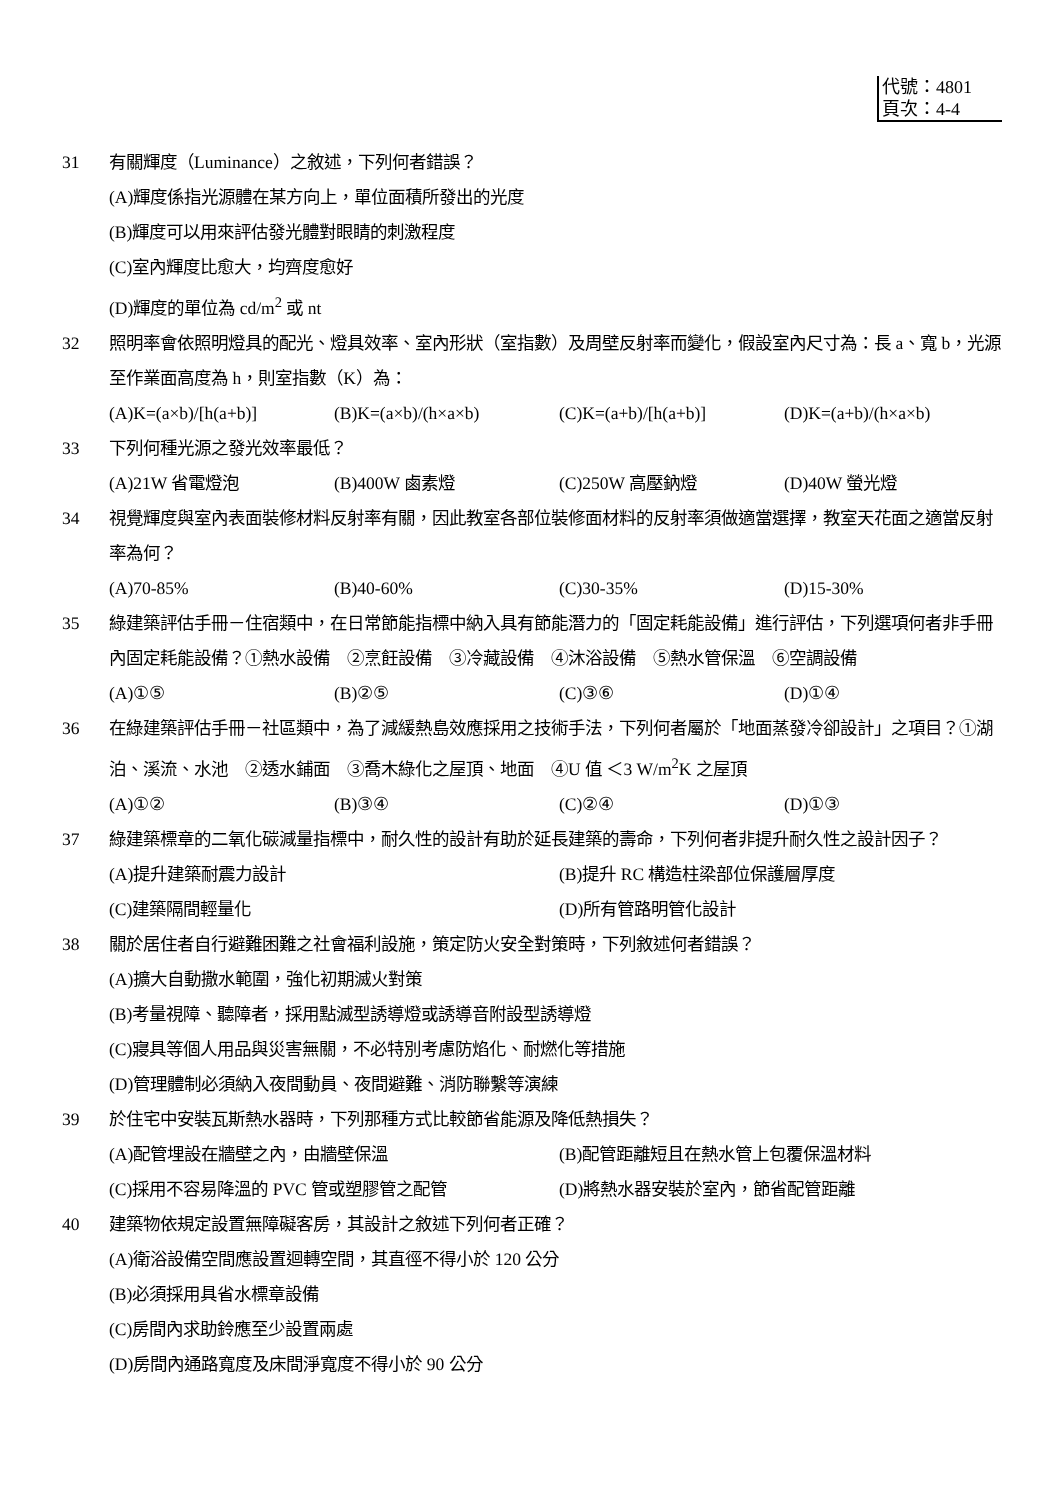代號：4801
頁次：4-4
31 有關輝度（Luminance）之敘述，下列何者錯誤？
(A)輝度係指光源體在某方向上，單位面積所發出的光度
(B)輝度可以用來評估發光體對眼睛的刺激程度
(C)室內輝度比愈大，均齊度愈好
(D)輝度的單位為 cd/m<sup>2</sup> 或 nt
32 照明率會依照明燈具的配光、燈具效率、室內形狀（室指數）及周壁反射率而變化，假設室內尺寸為：長 a、寬 b，光源至作業面高度為 h，則室指數（K）為：
(A)K=(a×b)/[h(a+b)] (B)K=(a×b)/(h×a×b) (C)K=(a+b)/[h(a+b)] (D)K=(a+b)/(h×a×b)
33 下列何種光源之發光效率最低？
(A)21W 省電燈泡 (B)400W 鹵素燈 (C)250W 高壓鈉燈 (D)40W 螢光燈
34 視覺輝度與室內表面裝修材料反射率有關，因此教室各部位裝修面材料的反射率須做適當選擇，教室天花面之適當反射率為何？
(A)70-85% (B)40-60% (C)30-35% (D)15-30%
35 綠建築評估手冊－住宿類中，在日常節能指標中納入具有節能潛力的「固定耗能設備」進行評估，下列選項何者非手冊內固定耗能設備？①熱水設備　②烹飪設備　③冷藏設備　④沐浴設備　⑤熱水管保溫　⑥空調設備
(A)①⑤ (B)②⑤ (C)③⑥ (D)①④
36 在綠建築評估手冊－社區類中，為了減緩熱島效應採用之技術手法，下列何者屬於「地面蒸發冷卻設計」之項目？①湖泊、溪流、水池　②透水鋪面　③喬木綠化之屋頂、地面　④U 值 ＜3 W/m<sup>2</sup>K 之屋頂
(A)①② (B)③④ (C)②④ (D)①③
37 綠建築標章的二氧化碳減量指標中，耐久性的設計有助於延長建築的壽命，下列何者非提升耐久性之設計因子？
(A)提升建築耐震力設計 (B)提升 RC 構造柱梁部位保護層厚度
(C)建築隔間輕量化 (D)所有管路明管化設計
38 關於居住者自行避難困難之社會福利設施，策定防火安全對策時，下列敘述何者錯誤？
(A)擴大自動撒水範圍，強化初期滅火對策
(B)考量視障、聽障者，採用點滅型誘導燈或誘導音附設型誘導燈
(C)寢具等個人用品與災害無關，不必特別考慮防焰化、耐燃化等措施
(D)管理體制必須納入夜間動員、夜間避難、消防聯繫等演練
39 於住宅中安裝瓦斯熱水器時，下列那種方式比較節省能源及降低熱損失？
(A)配管埋設在牆壁之內，由牆壁保溫 (B)配管距離短且在熱水管上包覆保溫材料
(C)採用不容易降溫的 PVC 管或塑膠管之配管 (D)將熱水器安裝於室內，節省配管距離
40 建築物依規定設置無障礙客房，其設計之敘述下列何者正確？
(A)衛浴設備空間應設置迴轉空間，其直徑不得小於 120 公分
(B)必須採用具省水標章設備
(C)房間內求助鈴應至少設置兩處
(D)房間內通路寬度及床間淨寬度不得小於 90 公分